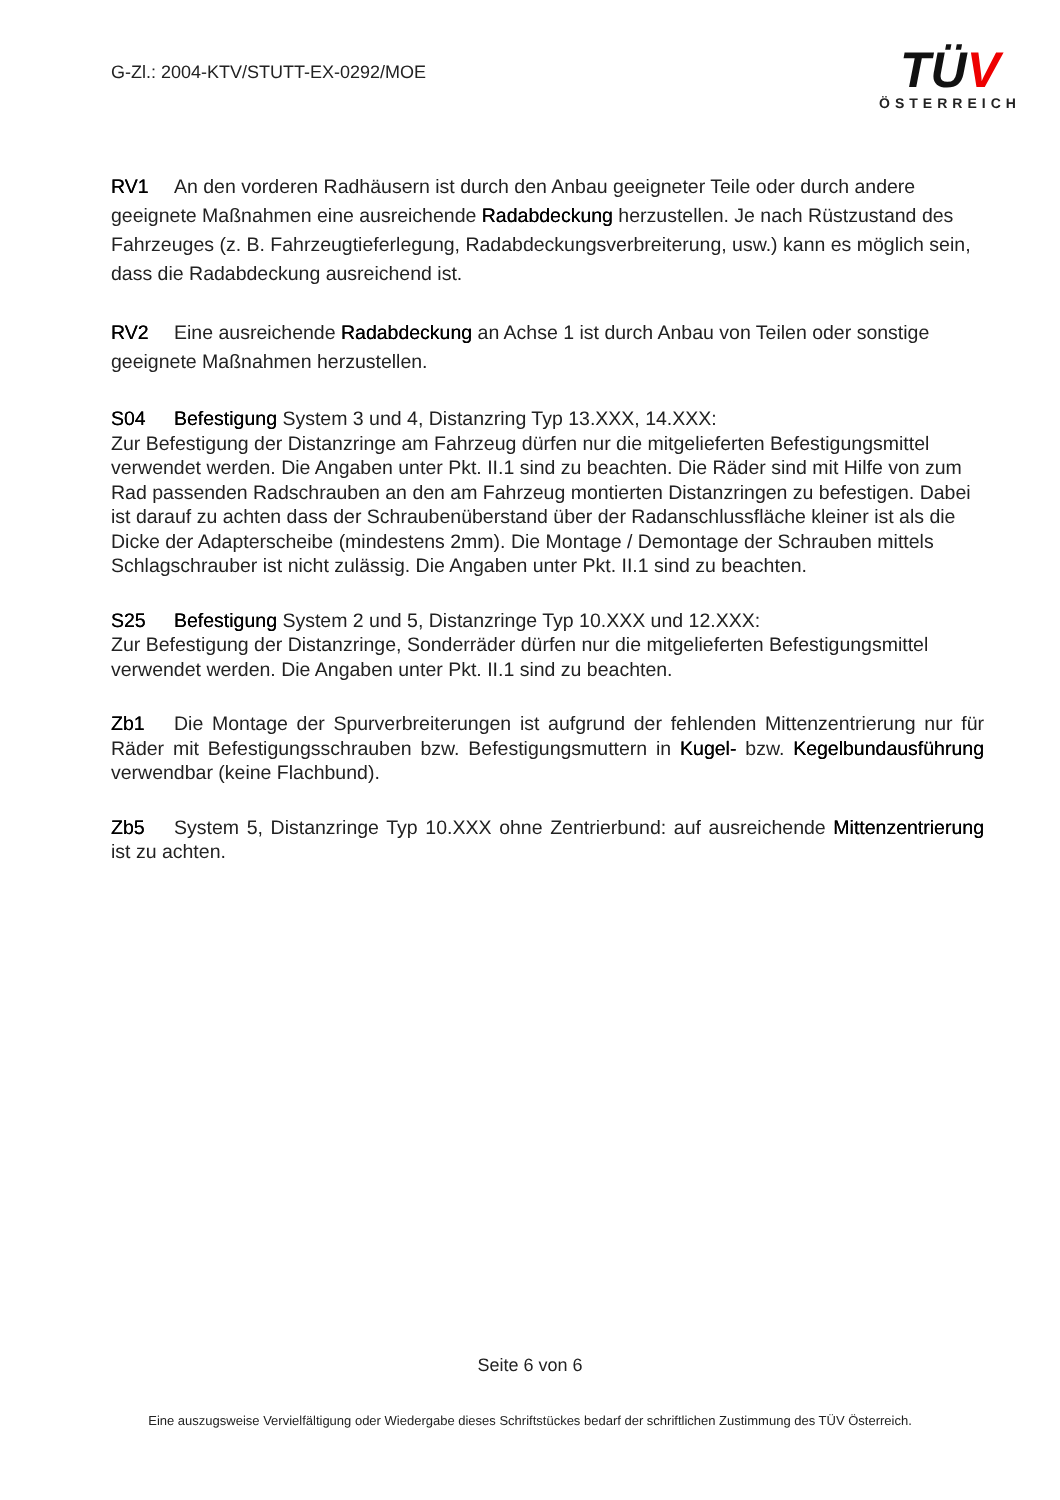G-Zl.: 2004-KTV/STUTT-EX-0292/MOE
TÜV
ÖSTERREICH
RV1 An den vorderen Radhäusern ist durch den Anbau geeigneter Teile oder durch andere geeignete Maßnahmen eine ausreichende Radabdeckung herzustellen. Je nach Rüstzustand des Fahrzeuges (z. B. Fahrzeugtieferlegung, Radabdeckungsverbreiterung, usw.) kann es möglich sein, dass die Radabdeckung ausreichend ist.
RV2 Eine ausreichende Radabdeckung an Achse 1 ist durch Anbau von Teilen oder sonstige geeignete Maßnahmen herzustellen.
S04 Befestigung System 3 und 4, Distanzring Typ 13.XXX, 14.XXX:
Zur Befestigung der Distanzringe am Fahrzeug dürfen nur die mitgelieferten Befestigungsmittel verwendet werden. Die Angaben unter Pkt. II.1 sind zu beachten. Die Räder sind mit Hilfe von zum Rad passenden Radschrauben an den am Fahrzeug montierten Distanzringen zu befestigen. Dabei ist darauf zu achten dass der Schraubenüberstand über der Radanschlussfläche kleiner ist als die Dicke der Adapterscheibe (mindestens 2mm). Die Montage / Demontage der Schrauben mittels Schlagschrauber ist nicht zulässig. Die Angaben unter Pkt. II.1 sind zu beachten.
S25 Befestigung System 2 und 5, Distanzringe Typ 10.XXX und 12.XXX:
Zur Befestigung der Distanzringe, Sonderräder dürfen nur die mitgelieferten Befestigungsmittel verwendet werden. Die Angaben unter Pkt. II.1 sind zu beachten.
Zb1 Die Montage der Spurverbreiterungen ist aufgrund der fehlenden Mittenzentrierung nur für Räder mit Befestigungsschrauben bzw. Befestigungsmuttern in Kugel- bzw. Kegelbundausführung verwendbar (keine Flachbund).
Zb5 System 5, Distanzringe Typ 10.XXX ohne Zentrierbund: auf ausreichende Mittenzentrierung ist zu achten.
Seite 6 von 6
Eine auszugsweise Vervielfältigung oder Wiedergabe dieses Schriftstückes bedarf der schriftlichen Zustimmung des TÜV Österreich.